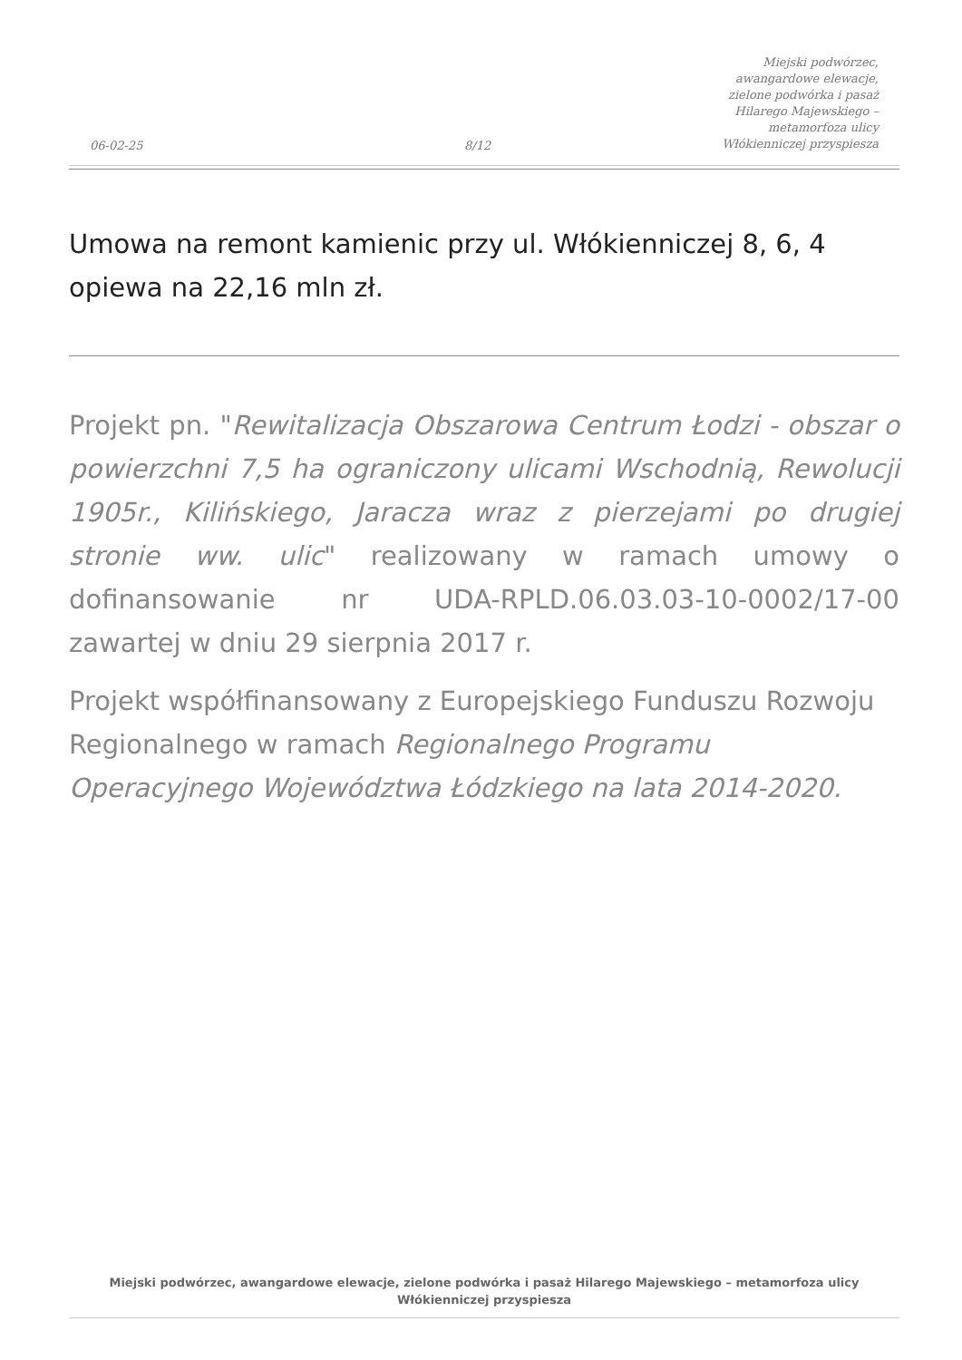06-02-25
8/12
Miejski podwórzec, awangardowe elewacje, zielone podwórka i pasaż Hilarego Majewskiego – metamorfoza ulicy Włókienniczej przyspiesza
Umowa na remont kamienic przy ul. Włókienniczej 8, 6, 4 opiewa na 22,16 mln zł.
Projekt pn. "Rewitalizacja Obszarowa Centrum Łodzi - obszar o powierzchni 7,5 ha ograniczony ulicami Wschodnią, Rewolucji 1905r., Kilińskiego, Jaracza wraz z pierzejami po drugiej stronie ww. ulic" realizowany w ramach umowy o dofinansowanie nr UDA-RPLD.06.03.03-10-0002/17-00 zawartej w dniu 29 sierpnia 2017 r.
Projekt współfinansowany z Europejskiego Funduszu Rozwoju Regionalnego w ramach Regionalnego Programu Operacyjnego Województwa Łódzkiego na lata 2014-2020.
Miejski podwórzec, awangardowe elewacje, zielone podwórka i pasaż Hilarego Majewskiego – metamorfoza ulicy Włókienniczej przyspiesza